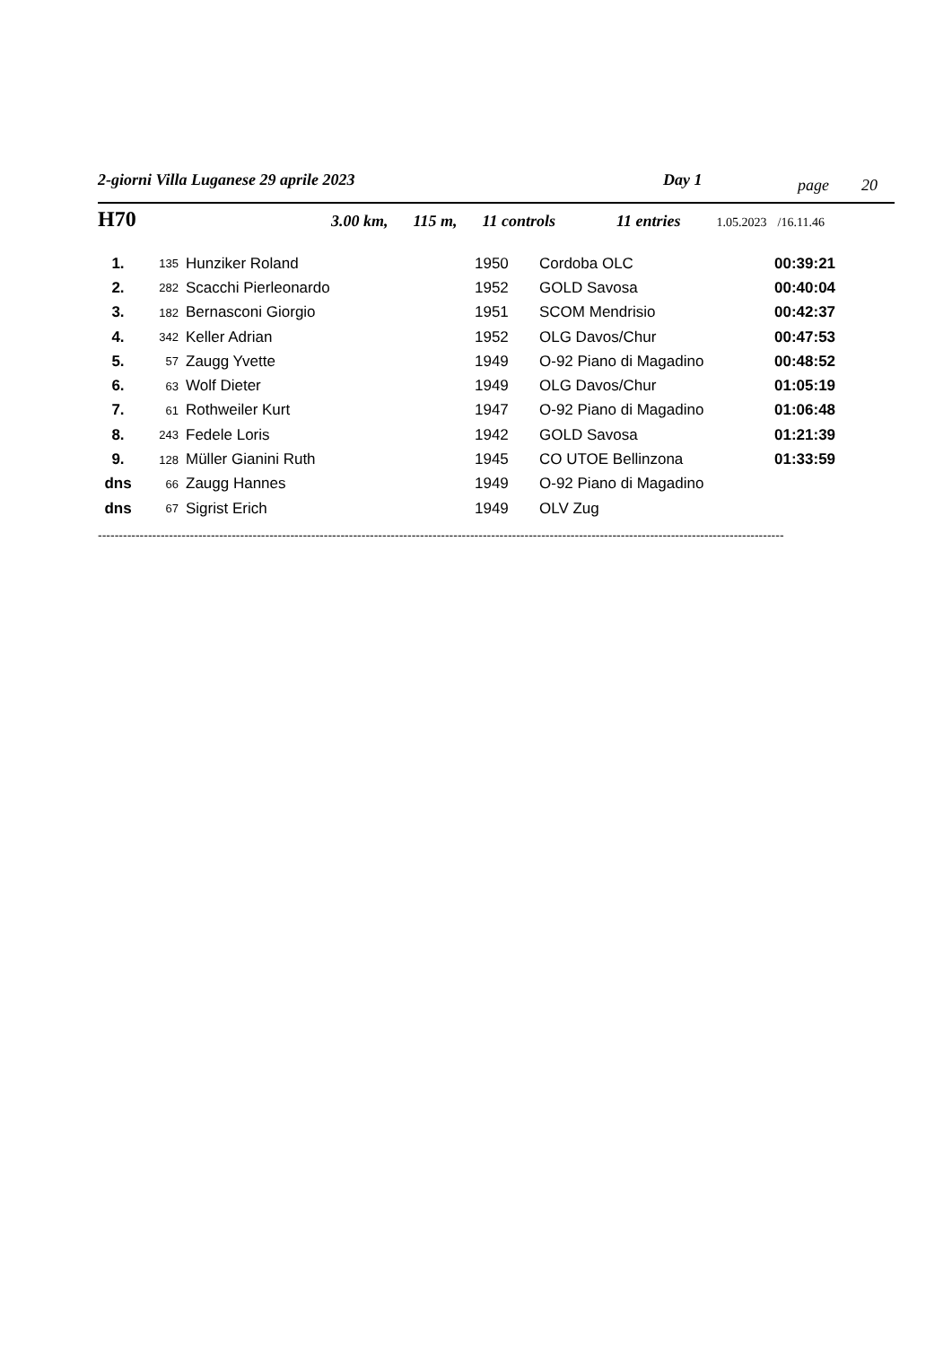2-giorni Villa Luganese 29 aprile 2023 Day 1 page 20
H70 3.00 km, 115 m, 11 controls 11 entries 1.05.2023 /16.11.46
| 1. | 135 | Hunziker Roland | 1950 | Cordoba OLC | 00:39:21 |
| 2. | 282 | Scacchi Pierleonardo | 1952 | GOLD Savosa | 00:40:04 |
| 3. | 182 | Bernasconi Giorgio | 1951 | SCOM Mendrisio | 00:42:37 |
| 4. | 342 | Keller Adrian | 1952 | OLG Davos/Chur | 00:47:53 |
| 5. | 57 | Zaugg Yvette | 1949 | O-92 Piano di Magadino | 00:48:52 |
| 6. | 63 | Wolf Dieter | 1949 | OLG Davos/Chur | 01:05:19 |
| 7. | 61 | Rothweiler Kurt | 1947 | O-92 Piano di Magadino | 01:06:48 |
| 8. | 243 | Fedele Loris | 1942 | GOLD Savosa | 01:21:39 |
| 9. | 128 | Müller Gianini Ruth | 1945 | CO UTOE Bellinzona | 01:33:59 |
| dns | 66 | Zaugg Hannes | 1949 | O-92 Piano di Magadino | |
| dns | 67 | Sigrist Erich | 1949 | OLV Zug | |
--------------------------------------------------------------------------------------------------------------------------------------------------------------------